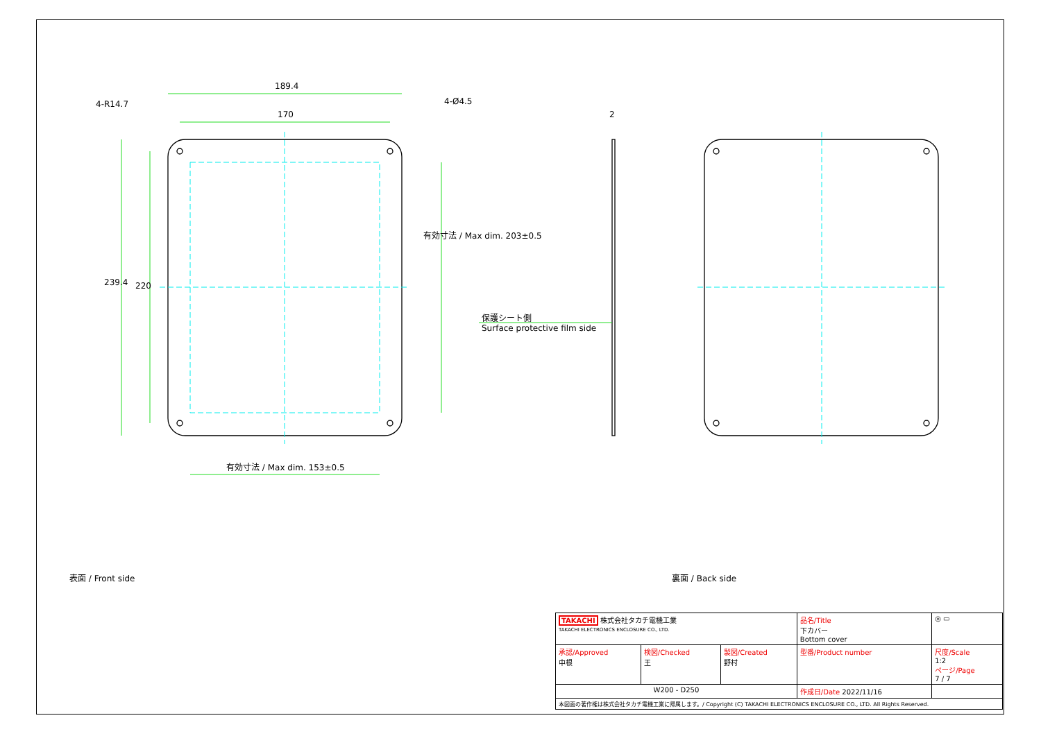189.4
170
4-R14.7 4-Ø4.5
2
239.4 220
有効寸法 / Max dim. 203±0.5
有効寸法 / Max dim. 153±0.5
保護シート側
Surface protective film side
表面 / Front side 裏面 / Back side
| TAKACHI 株式会社タカチ電機工業 TAKACHI ELECTRONICS ENCLOSURE CO., LTD. | | | 品名/Title 下カバー Bottom cover | ◎ ▭ |
| 承認/Approved 中根 | 検図/Checked 王 | 製図/Created 野村 | 型番/Product number | 尺度/Scale 1:2 ページ/Page 7 / 7 |
| W200 - D250 | | | 作成日/Date 2022/11/16 | |
| 本図面の著作権は株式会社タカチ電機工業に帰属します。/ Copyright (C) TAKACHI ELECTRONICS ENCLOSURE CO., LTD. All Rights Reserved. | | | | |